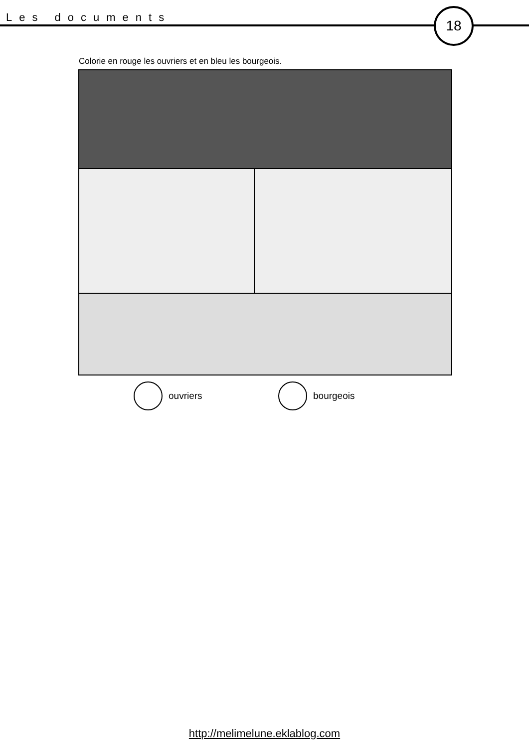Les documents 18
Colorie en rouge les ouvriers et en bleu les bourgeois.
ouvriers bourgeois
http://melimelune.eklablog.com